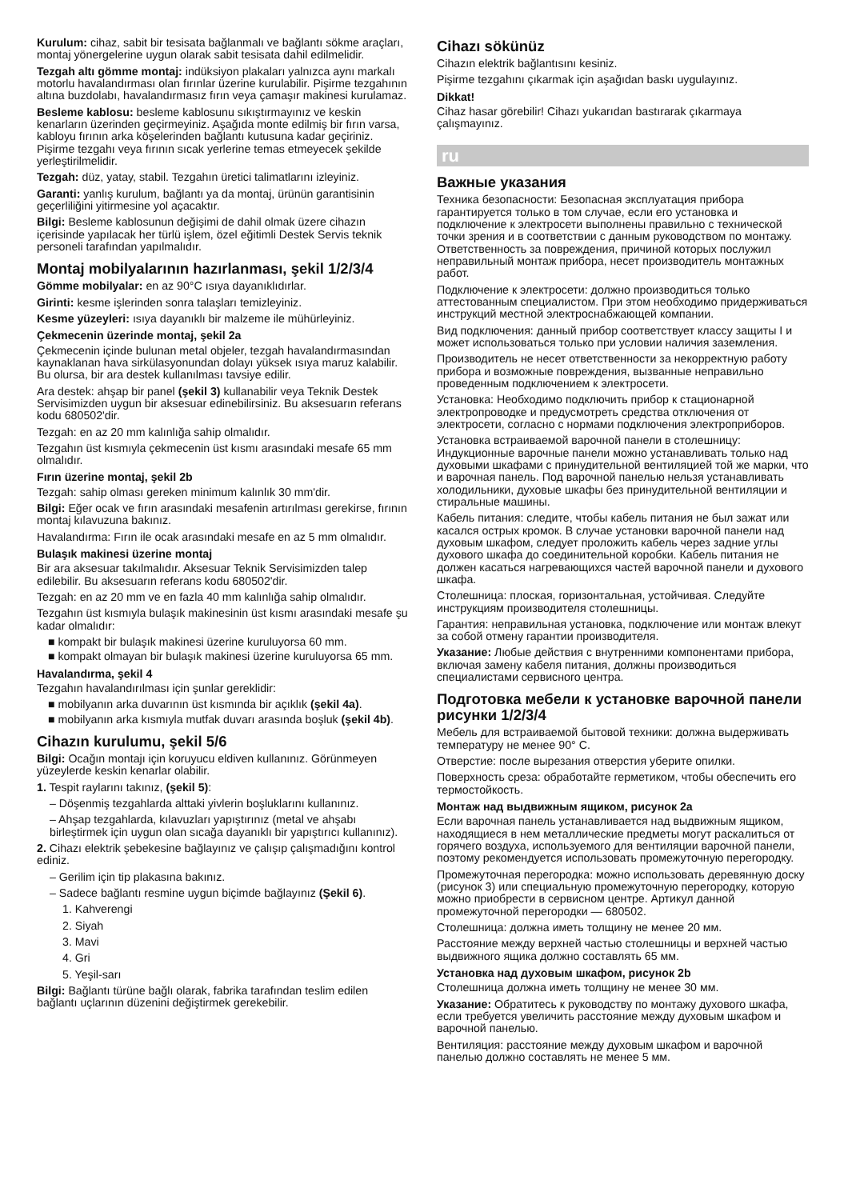Kurulum: cihaz, sabit bir tesisata bağlanmalı ve bağlantı sökme araçları, montaj yönergelerine uygun olarak sabit tesisata dahil edilmelidir.
Tezgah altı gömme montaj: indüksiyon plakaları yalnızca aynı markalı motorlu havalandırması olan fırınlar üzerine kurulabilir. Pişirme tezgahının altına buzdolabı, havalandırmasız fırın veya çamaşır makinesi kurulamaz.
Besleme kablosu: besleme kablosunu sıkıştırmayınız ve keskin kenarların üzerinden geçirmeyiniz. Aşağıda monte edilmiş bir fırın varsa, kabloyu fırının arka köşelerinden bağlantı kutusuna kadar geçiriniz. Pişirme tezgahı veya fırının sıcak yerlerine temas etmeyecek şekilde yerleştirilmelidir.
Tezgah: düz, yatay, stabil. Tezgahın üretici talimatlarını izleyiniz.
Garanti: yanlış kurulum, bağlantı ya da montaj, ürünün garantisinin geçerliliğini yitirmesine yol açacaktır.
Bilgi: Besleme kablosunun değişimi de dahil olmak üzere cihazın içerisinde yapılacak her türlü işlem, özel eğitimli Destek Servis teknik personeli tarafından yapılmalıdır.
Montaj mobilyalarının hazırlanması, şekil 1/2/3/4
Gömme mobilyalar: en az 90°C ısıya dayanıklıdırlar.
Girinti: kesme işlerinden sonra talaşları temizleyiniz.
Kesme yüzeyleri: ısıya dayanıklı bir malzeme ile mühürleyiniz.
Çekmecenin üzerinde montaj, şekil 2a
Çekmecenin içinde bulunan metal objeler, tezgah havalandırmasından kaynaklanan hava sirkülasyonundan dolayı yüksek ısıya maruz kalabilir. Bu olursa, bir ara destek kullanılması tavsiye edilir.
Ara destek: ahşap bir panel (şekil 3) kullanabilir veya Teknik Destek Servisimizden uygun bir aksesuar edinebilirsiniz. Bu aksesuarın referans kodu 680502'dir.
Tezgah: en az 20 mm kalınlığa sahip olmalıdır.
Tezgahın üst kısmıyla çekmecenin üst kısmı arasındaki mesafe 65 mm olmalıdır.
Fırın üzerine montaj, şekil 2b
Tezgah: sahip olması gereken minimum kalınlık 30 mm'dir.
Bilgi: Eğer ocak ve fırın arasındaki mesafenin artırılması gerekirse, fırının montaj kılavuzuna bakınız.
Havalandırma: Fırın ile ocak arasındaki mesafe en az 5 mm olmalıdır.
Bulaşık makinesi üzerine montaj
Bir ara aksesuar takılmalıdır. Aksesuar Teknik Servisimizden talep edilebilir. Bu aksesuarın referans kodu 680502'dir.
Tezgah: en az 20 mm ve en fazla 40 mm kalınlığa sahip olmalıdır.
Tezgahın üst kısmıyla bulaşık makinesinin üst kısmı arasındaki mesafe şu kadar olmalıdır:
■ kompakt bir bulaşık makinesi üzerine kuruluyorsa 60 mm.
■ kompakt olmayan bir bulaşık makinesi üzerine kuruluyorsa 65 mm.
Havalandırma, şekil 4
Tezgahın havalandırılması için şunlar gereklidir:
■ mobilyanın arka duvarının üst kısmında bir açıklık (şekil 4a).
■ mobilyanın arka kısmıyla mutfak duvarı arasında boşluk (şekil 4b).
Cihazın kurulumu, şekil 5/6
Bilgi: Ocağın montajı için koruyucu eldiven kullanınız. Görünmeyen yüzeylerde keskin kenarlar olabilir.
1. Tespit raylarını takınız, (şekil 5):
– Döşenmiş tezgahlarda alttaki yivlerin boşluklarını kullanınız.
– Ahşap tezgahlarda, kılavuzları yapıştırınız (metal ve ahşabı birleştirmek için uygun olan sıcağa dayanıklı bir yapıştırıcı kullanınız).
2. Cihazı elektrik şebekesine bağlayınız ve çalışıp çalışmadığını kontrol ediniz.
– Gerilim için tip plakasına bakınız.
– Sadece bağlantı resmine uygun biçimde bağlayınız (Şekil 6).
1. Kahverengi
2. Siyah
3. Mavi
4. Gri
5. Yeşil-sarı
Bilgi: Bağlantı türüne bağlı olarak, fabrika tarafından teslim edilen bağlantı uçlarının düzenini değiştirmek gerekebilir.
Cihazı sökünüz
Cihazın elektrik bağlantısını kesiniz.
Pişirme tezgahını çıkarmak için aşağıdan baskı uygulayınız.
Dikkat!
Cihaz hasar görebilir! Cihazı yukarıdan bastırarak çıkarmaya çalışmayınız.
ru
Важные указания
Техника безопасности: Безопасная эксплуатация прибора гарантируется только в том случае, если его установка и подключение к электросети выполнены правильно с технической точки зрения и в соответствии с данным руководством по монтажу. Ответственность за повреждения, причиной которых послужил неправильный монтаж прибора, несет производитель монтажных работ.
Подключение к электросети: должно производиться только аттестованным специалистом. При этом необходимо придерживаться инструкций местной электроснабжающей компании.
Вид подключения: данный прибор соответствует классу защиты I и может использоваться только при условии наличия заземления.
Производитель не несет ответственности за некорректную работу прибора и возможные повреждения, вызванные неправильно проведенным подключением к электросети.
Установка: Необходимо подключить прибор к стационарной электропроводке и предусмотреть средства отключения от электросети, согласно с нормами подключения электроприборов.
Установка встраиваемой варочной панели в столешницу: Индукционные варочные панели можно устанавливать только над духовыми шкафами с принудительной вентиляцией той же марки, что и варочная панель. Под варочной панелью нельзя устанавливать холодильники, духовые шкафы без принудительной вентиляции и стиральные машины.
Кабель питания: следите, чтобы кабель питания не был зажат или касался острых кромок. В случае установки варочной панели над духовым шкафом, следует проложить кабель через задние углы духового шкафа до соединительной коробки. Кабель питания не должен касаться нагревающихся частей варочной панели и духового шкафа.
Столешница: плоская, горизонтальная, устойчивая. Следуйте инструкциям производителя столешницы.
Гарантия: неправильная установка, подключение или монтаж влекут за собой отмену гарантии производителя.
Указание: Любые действия с внутренними компонентами прибора, включая замену кабеля питания, должны производиться специалистами сервисного центра.
Подготовка мебели к установке варочной панели рисунки 1/2/3/4
Мебель для встраиваемой бытовой техники: должна выдерживать температуру не менее 90° C.
Отверстие: после вырезания отверстия уберите опилки.
Поверхность среза: обработайте герметиком, чтобы обеспечить его термостойкость.
Монтаж над выдвижным ящиком, рисунок 2a
Если варочная панель устанавливается над выдвижным ящиком, находящиеся в нем металлические предметы могут раскалиться от горячего воздуха, используемого для вентиляции варочной панели, поэтому рекомендуется использовать промежуточную перегородку.
Промежуточная перегородка: можно использовать деревянную доску (рисунок 3) или специальную промежуточную перегородку, которую можно приобрести в сервисном центре. Артикул данной промежуточной перегородки — 680502.
Столешница: должна иметь толщину не менее 20 мм.
Расстояние между верхней частью столешницы и верхней частью выдвижного ящика должно составлять 65 мм.
Установка над духовым шкафом, рисунок 2b
Столешница должна иметь толщину не менее 30 мм.
Указание: Обратитесь к руководству по монтажу духового шкафа, если требуется увеличить расстояние между духовым шкафом и варочной панелью.
Вентиляция: расстояние между духовым шкафом и варочной панелью должно составлять не менее 5 мм.